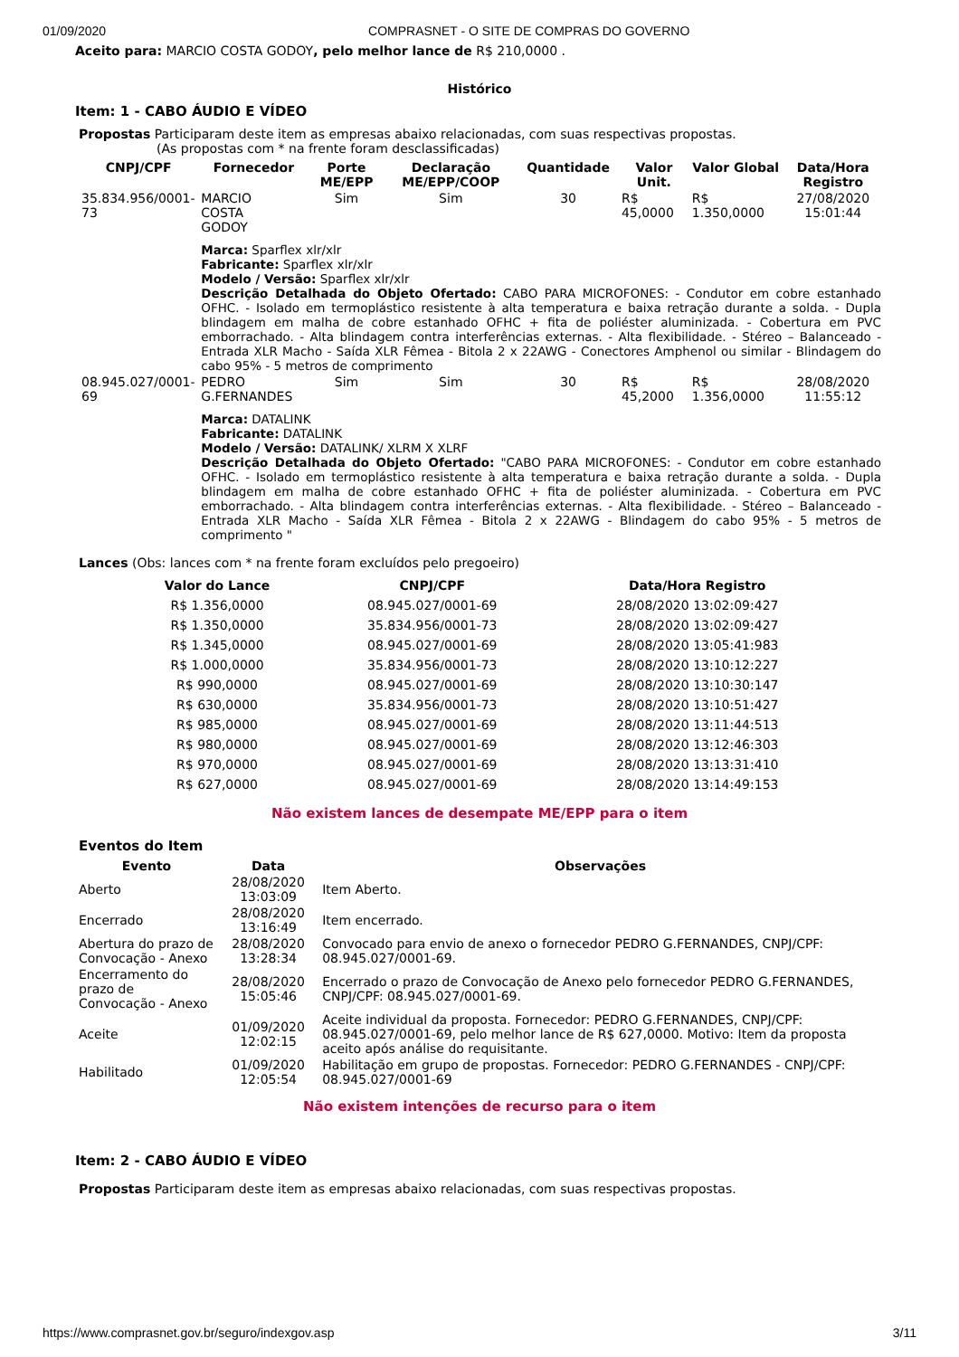01/09/2020 COMPRASNET - O SITE DE COMPRAS DO GOVERNO
Aceito para: MARCIO COSTA GODOY, pelo melhor lance de R$ 210,0000 .
Histórico
Item: 1 - CABO ÁUDIO E VÍDEO
Propostas Participaram deste item as empresas abaixo relacionadas, com suas respectivas propostas.
(As propostas com * na frente foram desclassificadas)
| CNPJ/CPF | Fornecedor | Porte ME/EPP | Declaração ME/EPP/COOP | Quantidade | Valor Unit. | Valor Global | Data/Hora Registro |
| --- | --- | --- | --- | --- | --- | --- | --- |
| 35.834.956/0001-73 | MARCIO COSTA GODOY | Sim | Sim | 30 | R$ 45,0000 | R$ 1.350,0000 | 27/08/2020 15:01:44 |
| | Marca: Sparflex xlr/xlr Fabricante: Sparflex xlr/xlr Modelo / Versão: Sparflex xlr/xlr Descrição Detalhada do Objeto Ofertado: CABO PARA MICROFONES: - Condutor em cobre estanhado OFHC. - Isolado em termoplástico resistente à alta temperatura e baixa retração durante a solda. - Dupla blindagem em malha de cobre estanhado OFHC + fita de poliéster aluminizada. - Cobertura em PVC emborrachado. - Alta blindagem contra interferências externas. - Alta flexibilidade. - Stéreo – Balanceado - Entrada XLR Macho - Saída XLR Fêmea - Bitola 2 x 22AWG - Conectores Amphenol ou similar - Blindagem do cabo 95% - 5 metros de comprimento | | | | | | |
| 08.945.027/0001-69 | PEDRO G.FERNANDES | Sim | Sim | 30 | R$ 45,2000 | R$ 1.356,0000 | 28/08/2020 11:55:12 |
| | Marca: DATALINK Fabricante: DATALINK Modelo / Versão: DATALINK/ XLRM X XLRF Descrição Detalhada do Objeto Ofertado: "CABO PARA MICROFONES: - Condutor em cobre estanhado OFHC. - Isolado em termoplástico resistente à alta temperatura e baixa retração durante a solda. - Dupla blindagem em malha de cobre estanhado OFHC + fita de poliéster aluminizada. - Cobertura em PVC emborrachado. - Alta blindagem contra interferências externas. - Alta flexibilidade. - Stéreo – Balanceado - Entrada XLR Macho - Saída XLR Fêmea - Bitola 2 x 22AWG - Blindagem do cabo 95% - 5 metros de comprimento " | | | | | | |
Lances (Obs: lances com * na frente foram excluídos pelo pregoeiro)
| Valor do Lance | CNPJ/CPF | Data/Hora Registro |
| --- | --- | --- |
| R$ 1.356,0000 | 08.945.027/0001-69 | 28/08/2020 13:02:09:427 |
| R$ 1.350,0000 | 35.834.956/0001-73 | 28/08/2020 13:02:09:427 |
| R$ 1.345,0000 | 08.945.027/0001-69 | 28/08/2020 13:05:41:983 |
| R$ 1.000,0000 | 35.834.956/0001-73 | 28/08/2020 13:10:12:227 |
| R$ 990,0000 | 08.945.027/0001-69 | 28/08/2020 13:10:30:147 |
| R$ 630,0000 | 35.834.956/0001-73 | 28/08/2020 13:10:51:427 |
| R$ 985,0000 | 08.945.027/0001-69 | 28/08/2020 13:11:44:513 |
| R$ 980,0000 | 08.945.027/0001-69 | 28/08/2020 13:12:46:303 |
| R$ 970,0000 | 08.945.027/0001-69 | 28/08/2020 13:13:31:410 |
| R$ 627,0000 | 08.945.027/0001-69 | 28/08/2020 13:14:49:153 |
Não existem lances de desempate ME/EPP para o item
Eventos do Item
| Evento | Data | Observações |
| --- | --- | --- |
| Aberto | 28/08/2020 13:03:09 | Item Aberto. |
| Encerrado | 28/08/2020 13:16:49 | Item encerrado. |
| Abertura do prazo de Convocação - Anexo | 28/08/2020 13:28:34 | Convocado para envio de anexo o fornecedor PEDRO G.FERNANDES, CNPJ/CPF: 08.945.027/0001-69. |
| Encerramento do prazo de Convocação - Anexo | 28/08/2020 15:05:46 | Encerrado o prazo de Convocação de Anexo pelo fornecedor PEDRO G.FERNANDES, CNPJ/CPF: 08.945.027/0001-69. |
| Aceite | 01/09/2020 12:02:15 | Aceite individual da proposta. Fornecedor: PEDRO G.FERNANDES, CNPJ/CPF: 08.945.027/0001-69, pelo melhor lance de R$ 627,0000. Motivo: Item da proposta aceito após análise do requisitante. |
| Habilitado | 01/09/2020 12:05:54 | Habilitação em grupo de propostas. Fornecedor: PEDRO G.FERNANDES - CNPJ/CPF: 08.945.027/0001-69 |
Não existem intenções de recurso para o item
Item: 2 - CABO ÁUDIO E VÍDEO
Propostas Participaram deste item as empresas abaixo relacionadas, com suas respectivas propostas.
https://www.comprasnet.gov.br/seguro/indexgov.asp 3/11